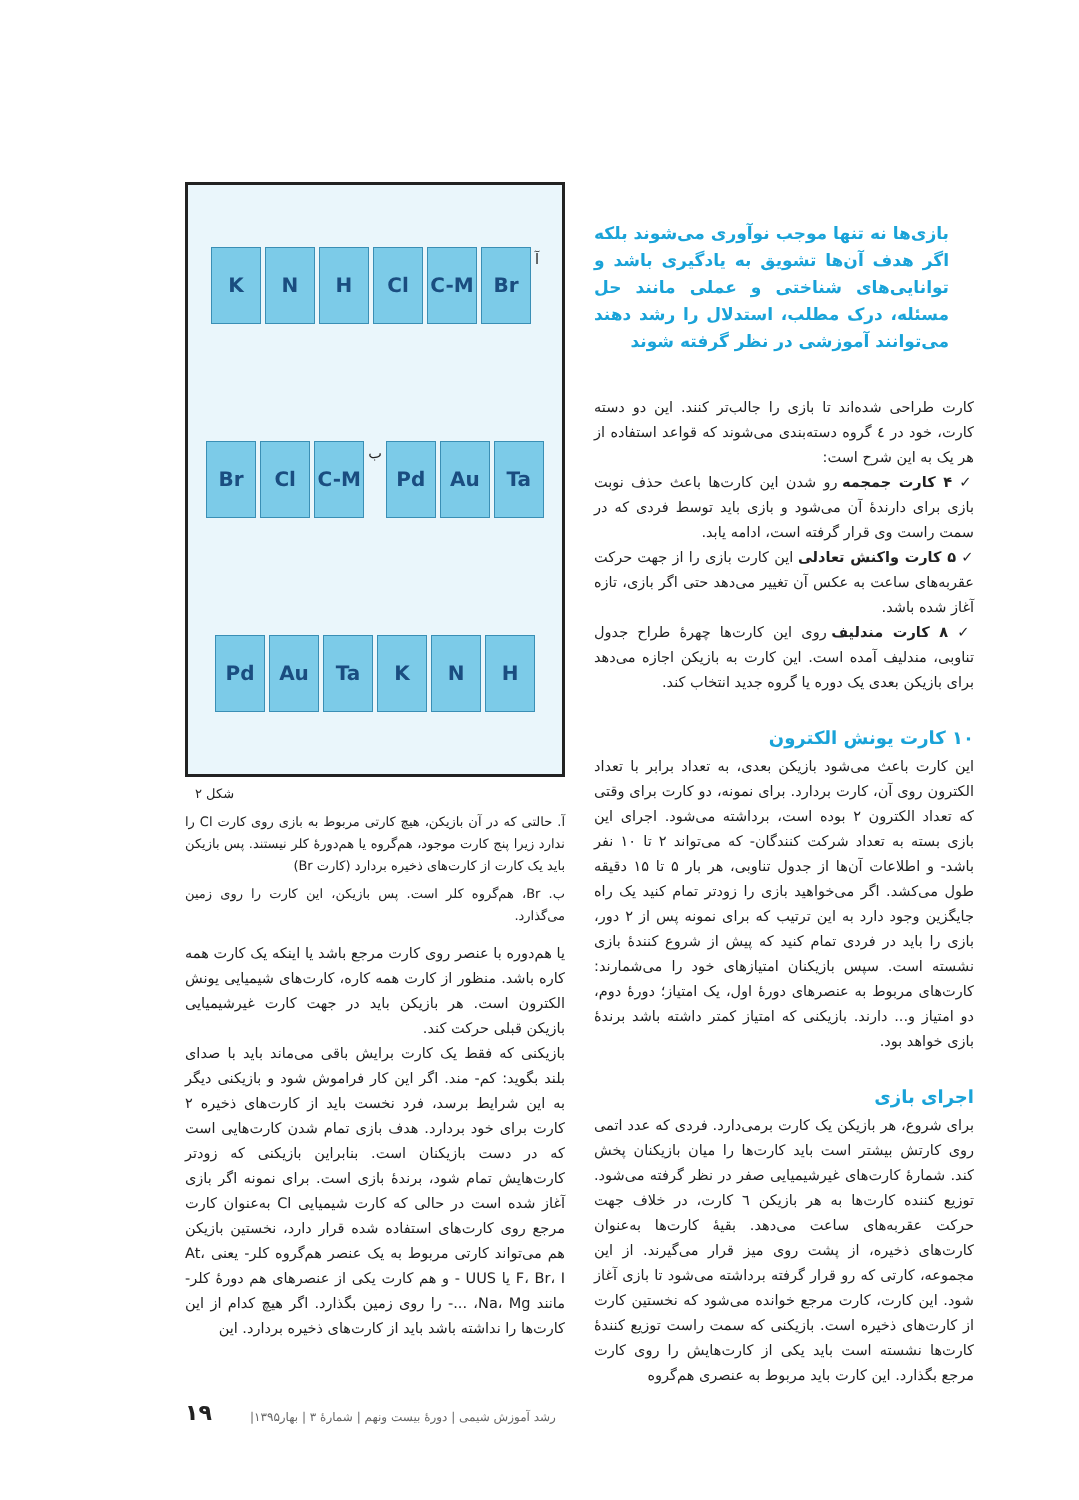بازی‌ها نه تنها موجب نوآوری می‌شوند بلکه اگر هدف آن‌ها تشویق به یادگیری باشد و توانایی‌های شناختی و عملی مانند حل مسئله، درک مطلب، استدلال را رشد دهند می‌توانند آموزشی در نظر گرفته شوند
کارت طراحی شده‌اند تا بازی را جالب‌تر کنند. این دو دسته کارت، خود در ٤ گروه دسته‌بندی می‌شوند که قواعد استفاده از هر یک به این شرح است:
✓ ۴ کارت جمجمه رو شدن این کارت‌ها باعث حذف نوبت بازی برای دارندهٔ آن می‌شود و بازی باید توسط فردی که در سمت راست وی قرار گرفته است، ادامه یابد.
✓ ۵ کارت واکنش تعادلی این کارت بازی را از جهت حرکت عقربه‌های ساعت به عکس آن تغییر می‌دهد حتی اگر بازی، تازه آغاز شده باشد.
✓ ۸ کارت مندلیف روی این کارت‌ها چهرهٔ طراح جدول تناوبی، مندلیف آمده است. این کارت به بازیکن اجازه می‌دهد برای بازیکن بعدی یک دوره یا گروه جدید انتخاب کند.
۱۰ کارت یونش الکترون
این کارت باعث می‌شود بازیکن بعدی، به تعداد برابر با تعداد الکترون روی آن، کارت بردارد. برای نمونه، دو کارت برای وقتی که تعداد الکترون ۲ بوده است، برداشته می‌شود. اجرای این بازی بسته به تعداد شرکت کنندگان- که می‌تواند ۲ تا ۱۰ نفر باشد- و اطلاعات آن‌ها از جدول تناوبی، هر بار ۵ تا ۱۵ دقیقه طول می‌کشد. اگر می‌خواهید بازی را زودتر تمام کنید یک راه جایگزین وجود دارد به این ترتیب که برای نمونه پس از ۲ دور، بازی را باید در فردی تمام کنید که پیش از شروع کنندهٔ بازی نشسته است. سپس بازیکنان امتیازهای خود را می‌شمارند: کارت‌های مربوط به عنصرهای دورهٔ اول، یک امتیاز؛ دورهٔ دوم، دو امتیاز و... دارند. بازیکنی که امتیاز کمتر داشته باشد برندهٔ بازی خواهد بود.
اجرای بازی
برای شروع، هر بازیکن یک کارت برمی‌دارد. فردی که عدد اتمی روی کارتش بیشتر است باید کارت‌ها را میان بازیکنان پخش کند. شمارهٔ کارت‌های غیرشیمیایی صفر در نظر گرفته می‌شود. توزیع کننده کارت‌ها به هر بازیکن ٦ کارت، در خلاف جهت حرکت عقربه‌های ساعت می‌دهد. بقیهٔ کارت‌ها به‌عنوان کارت‌های ذخیره، از پشت روی میز قرار می‌گیرند. از این مجموعه، کارتی که رو قرار گرفته برداشته می‌شود تا بازی آغاز شود. این کارت، کارت مرجع خوانده می‌شود که نخستین کارت از کارت‌های ذخیره است. بازیکنی که سمت راست توزیع کنندهٔ کارت‌ها نشسته است باید یکی از کارت‌هایش را روی کارت مرجع بگذارد. این کارت باید مربوط به عنصری هم‌گروه
آ
Br
C-M
Cl
H
N
K
Ta
Au
Pd
ب
C-M
Cl
Br
H
N
K
Ta
Au
Pd
شکل ۲
آ. حالتی که در آن بازیکن، هیچ کارتی مربوط به بازی روی کارت Cl را ندارد زیرا پنج کارت موجود، هم‌گروه یا هم‌دورهٔ کلر نیستند. پس بازیکن باید یک کارت از کارت‌های ذخیره بردارد (کارت Br)
ب. Br، هم‌گروه کلر است. پس بازیکن، این کارت را روی زمین می‌گذارد.
یا هم‌دوره با عنصر روی کارت مرجع باشد یا اینکه یک کارت همه کاره باشد. منظور از کارت همه کاره، کارت‌های شیمیایی یونش الکترون است. هر بازیکن باید در جهت کارت غیرشیمیایی بازیکن قبلی حرکت کند.
بازیکنی که فقط یک کارت برایش باقی می‌ماند باید با صدای بلند بگوید: کم- مند. اگر این کار فراموش شود و بازیکنی دیگر به این شرایط برسد، فرد نخست باید از کارت‌های ذخیره ۲ کارت برای خود بردارد. هدف بازی تمام شدن کارت‌هایی است که در دست بازیکنان است. بنابراین بازیکنی که زودتر کارت‌هایش تمام شود، برندهٔ بازی است. برای نمونه اگر بازی آغاز شده است در حالی که کارت شیمیایی Cl به‌عنوان کارت مرجع روی کارت‌های استفاده شده قرار دارد، نخستین بازیکن هم می‌تواند کارتی مربوط به یک عنصر هم‌گروه کلر- یعنی At، F، Br، I یا UUS - و هم کارت یکی از عنصرهای هم دورهٔ کلر- مانند Na، Mg، ...- را روی زمین بگذارد. اگر هیچ کدام از این کارت‌ها را نداشته باشد باید از کارت‌های ذخیره بردارد. این
۱۹
رشد آموزش شیمی | دورهٔ بیست ونهم | شمارهٔ ۳ | بهار۱۳۹۵|